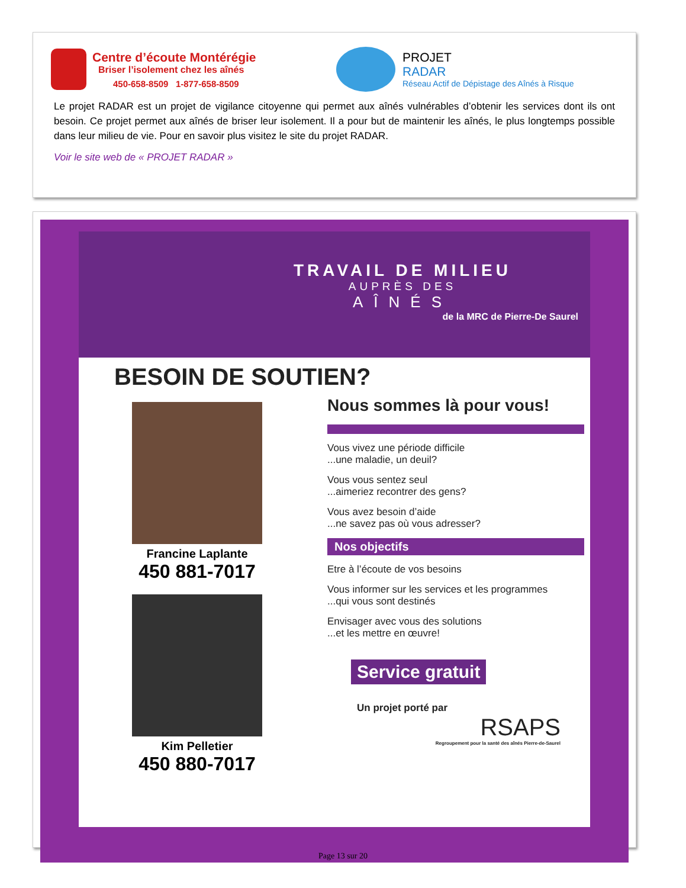Centre d’écoute Montérégie
Briser l’isolement chez les aînés
450-658-8509 1-877-658-8509
PROJET
RADAR
Réseau Actif de Dépistage des Aînés à Risque
Le projet RADAR est un projet de vigilance citoyenne qui permet aux aînés vulnérables d’obtenir les services dont ils ont besoin. Ce projet permet aux aînés de briser leur isolement. Il a pour but de maintenir les aînés, le plus longtemps possible dans leur milieu de vie. Pour en savoir plus visitez le site du projet RADAR.
Voir le site web de « PROJET RADAR »
TRAVAIL DE MILIEU
AUPRÈS DES
AÎNÉS
de la MRC de Pierre-De Saurel
BESOIN DE SOUTIEN?
Francine Laplante
450 881-7017
Kim Pelletier
450 880-7017
Nous sommes là pour vous!
Vous vivez une période difficile
...une maladie, un deuil?
Vous vous sentez seul
...aimeriez recontrer des gens?
Vous avez besoin d’aide
...ne savez pas où vous adresser?
Nos objectifs
Etre à l’écoute de vos besoins
Vous informer sur les services et les programmes
...qui vous sont destinés
Envisager avec vous des solutions
...et les mettre en œuvre!
Service gratuit
Un projet porté par
RSAPS
Regroupement pour la santé des aînés Pierre-de-Saurel
Page 13 sur 20